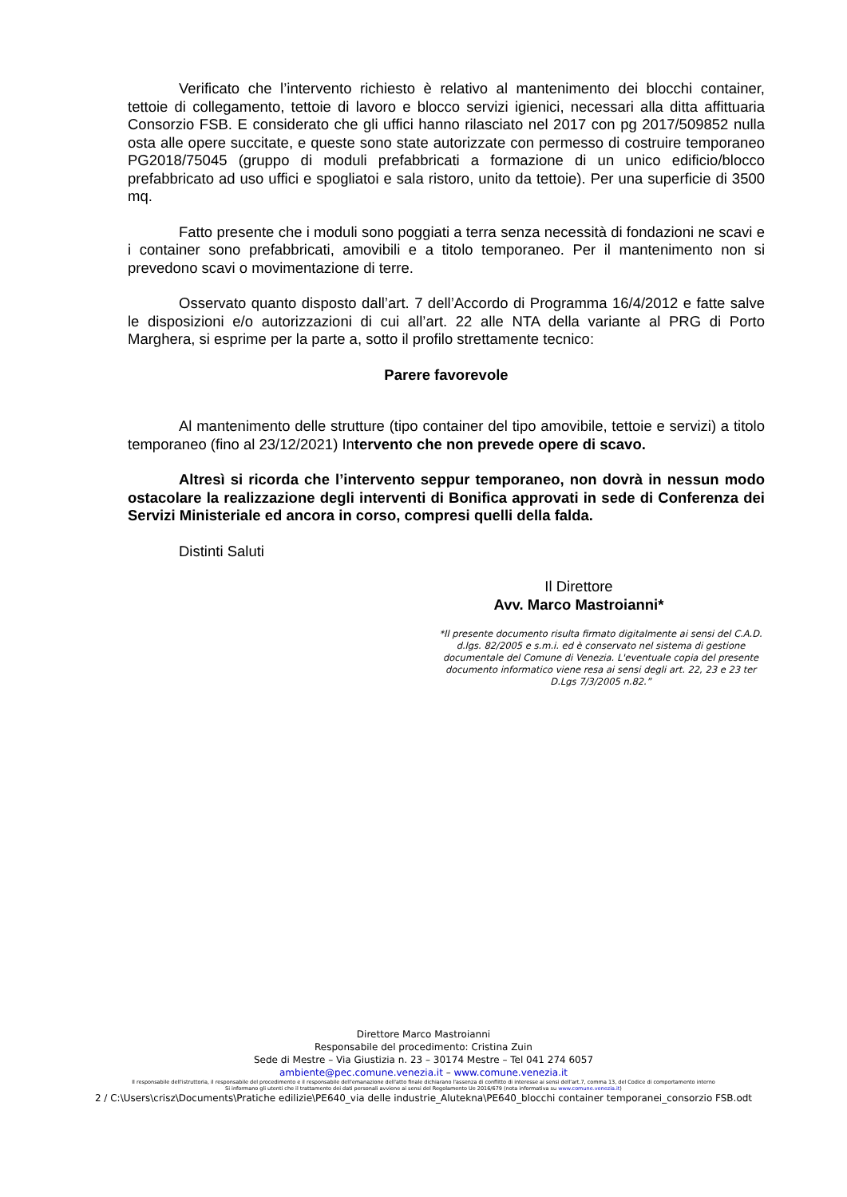Verificato che l’intervento richiesto è relativo al mantenimento dei blocchi container, tettoie di collegamento, tettoie di lavoro e blocco servizi igienici, necessari alla ditta affittuaria Consorzio FSB. E considerato che gli uffici hanno rilasciato nel 2017 con pg 2017/509852 nulla osta alle opere succitate, e queste sono state autorizzate con permesso di costruire temporaneo PG2018/75045 (gruppo di moduli prefabbricati a formazione di un unico edificio/blocco prefabbricato ad uso uffici e spogliatoi e sala ristoro, unito da tettoie). Per una superficie di 3500 mq.
Fatto presente che i moduli sono poggiati a terra senza necessità di fondazioni ne scavi e i container sono prefabbricati, amovibili e a titolo temporaneo. Per il mantenimento non si prevedono scavi o movimentazione di terre.
Osservato quanto disposto dall’art. 7 dell’Accordo di Programma 16/4/2012 e fatte salve le disposizioni e/o autorizzazioni di cui all’art. 22 alle NTA della variante al PRG di Porto Marghera, si esprime per la parte a, sotto il profilo strettamente tecnico:
Parere favorevole
Al mantenimento delle strutture (tipo container del tipo amovibile, tettoie e servizi) a titolo temporaneo (fino al 23/12/2021) Intervento che non prevede opere di scavo.
Altresì si ricorda che l’intervento seppur temporaneo, non dovrà in nessun modo ostacolare la realizzazione degli interventi di Bonifica approvati in sede di Conferenza dei Servizi Ministeriale ed ancora in corso, compresi quelli della falda.
Distinti Saluti
Il Direttore
Avv. Marco Mastroianni*
*Il presente documento risulta firmato digitalmente ai sensi del C.A.D. d.lgs. 82/2005 e s.m.i. ed è conservato nel sistema di gestione documentale del Comune di Venezia. L'eventuale copia del presente documento informatico viene resa ai sensi degli art. 22, 23 e 23 ter D.Lgs 7/3/2005 n.82.”
Direttore Marco Mastroianni
Responsabile del procedimento: Cristina Zuin
Sede di Mestre – Via Giustizia n. 23 – 30174 Mestre – Tel 041 274 6057
ambiente@pec.comune.venezia.it – www.comune.venezia.it
Il responsabile dell'istruttoria, il responsabile del procedimento e il responsabile dell'emanazione dell'atto finale dichiarano l'assenza di conflitto di interesse ai sensi dell'art.7, comma 13, del Codice di comportamento interno
Si informano gli utenti che il trattamento dei dati personali avviene ai sensi del Regolamento Ue 2016/679 (nota informativa su www.comune.venezia.it)
2 / C:\Users\crisz\Documents\Pratiche edilizie\PE640_via delle industrie_Alutekna\PE640_blocchi container temporanei_consorzio FSB.odt